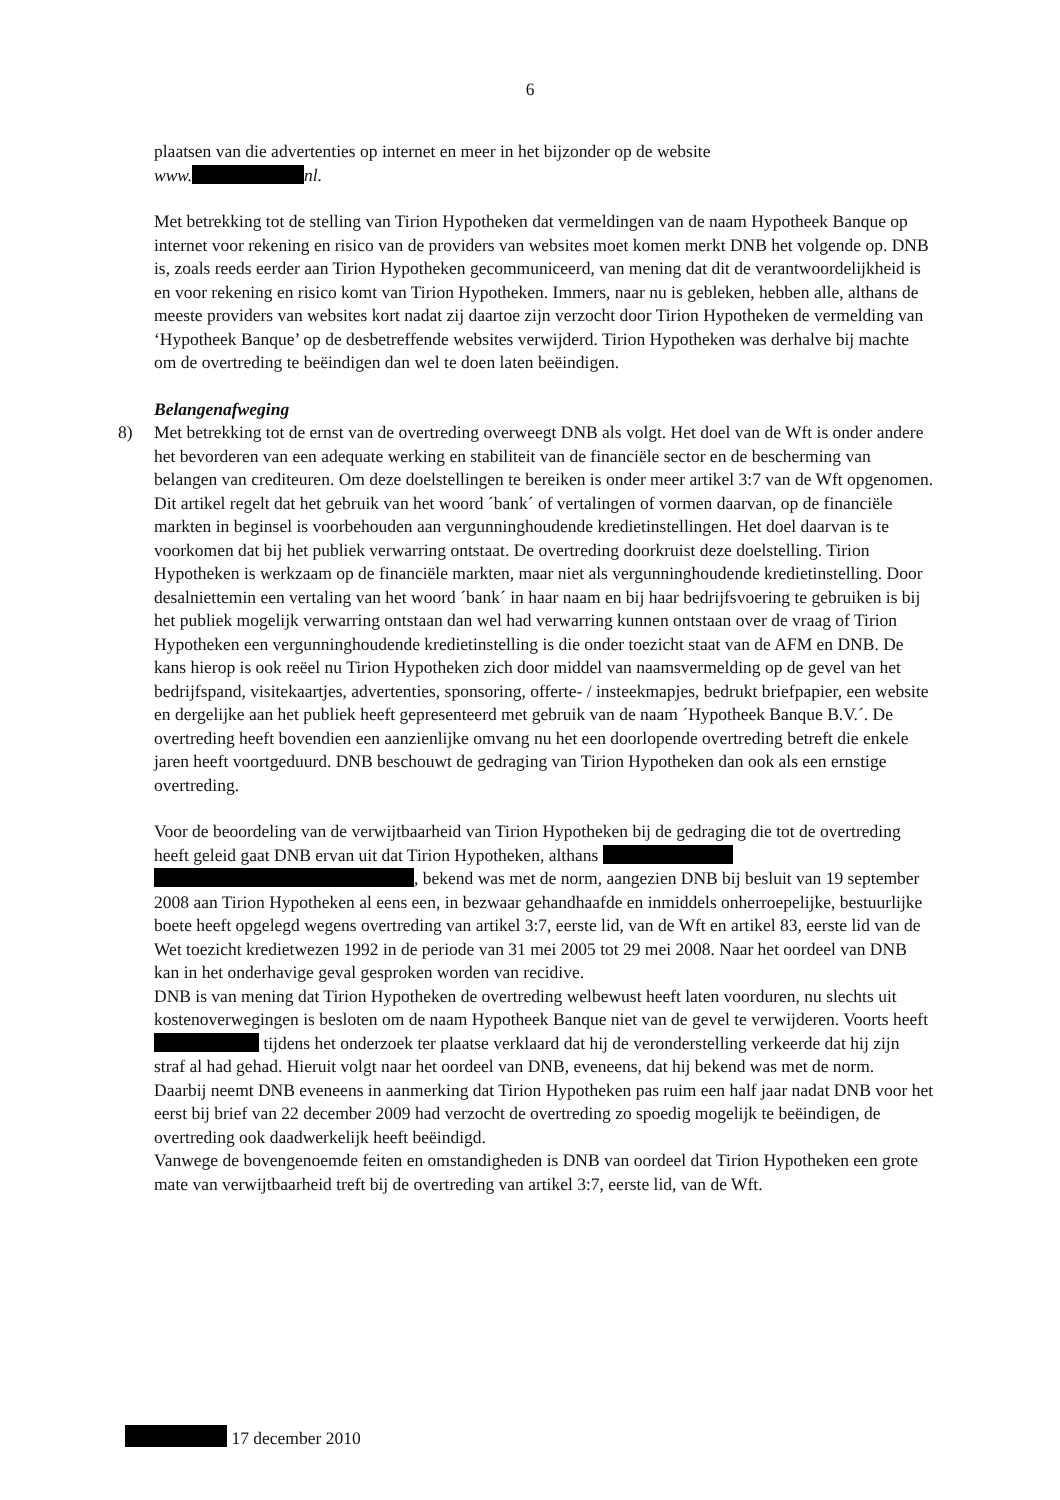6
plaatsen van die advertenties op internet en meer in het bijzonder op de website
www. nl.
Met betrekking tot de stelling van Tirion Hypotheken dat vermeldingen van de naam Hypotheek Banque op internet voor rekening en risico van de providers van websites moet komen merkt DNB het volgende op. DNB is, zoals reeds eerder aan Tirion Hypotheken gecommuniceerd, van mening dat dit de verantwoordelijkheid is en voor rekening en risico komt van Tirion Hypotheken. Immers, naar nu is gebleken, hebben alle, althans de meeste providers van websites kort nadat zij daartoe zijn verzocht door Tirion Hypotheken de vermelding van ‘Hypotheek Banque’ op de desbetreffende websites verwijderd. Tirion Hypotheken was derhalve bij machte om de overtreding te beëindigen dan wel te doen laten beëindigen.
Belangenafweging
8)
Met betrekking tot de ernst van de overtreding overweegt DNB als volgt. Het doel van de Wft is onder andere het bevorderen van een adequate werking en stabiliteit van de financiële sector en de bescherming van belangen van crediteuren. Om deze doelstellingen te bereiken is onder meer artikel 3:7 van de Wft opgenomen. Dit artikel regelt dat het gebruik van het woord ´bank´ of vertalingen of vormen daarvan, op de financiële markten in beginsel is voorbehouden aan vergunninghoudende kredietinstellingen. Het doel daarvan is te voorkomen dat bij het publiek verwarring ontstaat. De overtreding doorkruist deze doelstelling. Tirion Hypotheken is werkzaam op de financiële markten, maar niet als vergunninghoudende kredietinstelling. Door desalniettemin een vertaling van het woord ´bank´ in haar naam en bij haar bedrijfsvoering te gebruiken is bij het publiek mogelijk verwarring ontstaan dan wel had verwarring kunnen ontstaan over de vraag of Tirion Hypotheken een vergunninghoudende kredietinstelling is die onder toezicht staat van de AFM en DNB. De kans hierop is ook reëel nu Tirion Hypotheken zich door middel van naamsvermelding op de gevel van het bedrijfspand, visitekaartjes, advertenties, sponsoring, offerte- / insteekmapjes, bedrukt briefpapier, een website en dergelijke aan het publiek heeft gepresenteerd met gebruik van de naam ´Hypotheek Banque B.V.´. De overtreding heeft bovendien een aanzienlijke omvang nu het een doorlopende overtreding betreft die enkele jaren heeft voortgeduurd. DNB beschouwt de gedraging van Tirion Hypotheken dan ook als een ernstige overtreding.
Voor de beoordeling van de verwijtbaarheid van Tirion Hypotheken bij de gedraging die tot de overtreding heeft geleid gaat DNB ervan uit dat Tirion Hypotheken, althans , bekend was met de norm, aangezien DNB bij besluit van 19 september 2008 aan Tirion Hypotheken al eens een, in bezwaar gehandhaafde en inmiddels onherroepelijke, bestuurlijke boete heeft opgelegd wegens overtreding van artikel 3:7, eerste lid, van de Wft en artikel 83, eerste lid van de Wet toezicht kredietwezen 1992 in de periode van 31 mei 2005 tot 29 mei 2008. Naar het oordeel van DNB kan in het onderhavige geval gesproken worden van recidive.
DNB is van mening dat Tirion Hypotheken de overtreding welbewust heeft laten voorduren, nu slechts uit kostenoverwegingen is besloten om de naam Hypotheek Banque niet van de gevel te verwijderen. Voorts heeft tijdens het onderzoek ter plaatse verklaard dat hij de veronderstelling verkeerde dat hij zijn straf al had gehad. Hieruit volgt naar het oordeel van DNB, eveneens, dat hij bekend was met de norm.
Daarbij neemt DNB eveneens in aanmerking dat Tirion Hypotheken pas ruim een half jaar nadat DNB voor het eerst bij brief van 22 december 2009 had verzocht de overtreding zo spoedig mogelijk te beëindigen, de overtreding ook daadwerkelijk heeft beëindigd.
Vanwege de bovengenoemde feiten en omstandigheden is DNB van oordeel dat Tirion Hypotheken een grote mate van verwijtbaarheid treft bij de overtreding van artikel 3:7, eerste lid, van de Wft.
17 december 2010